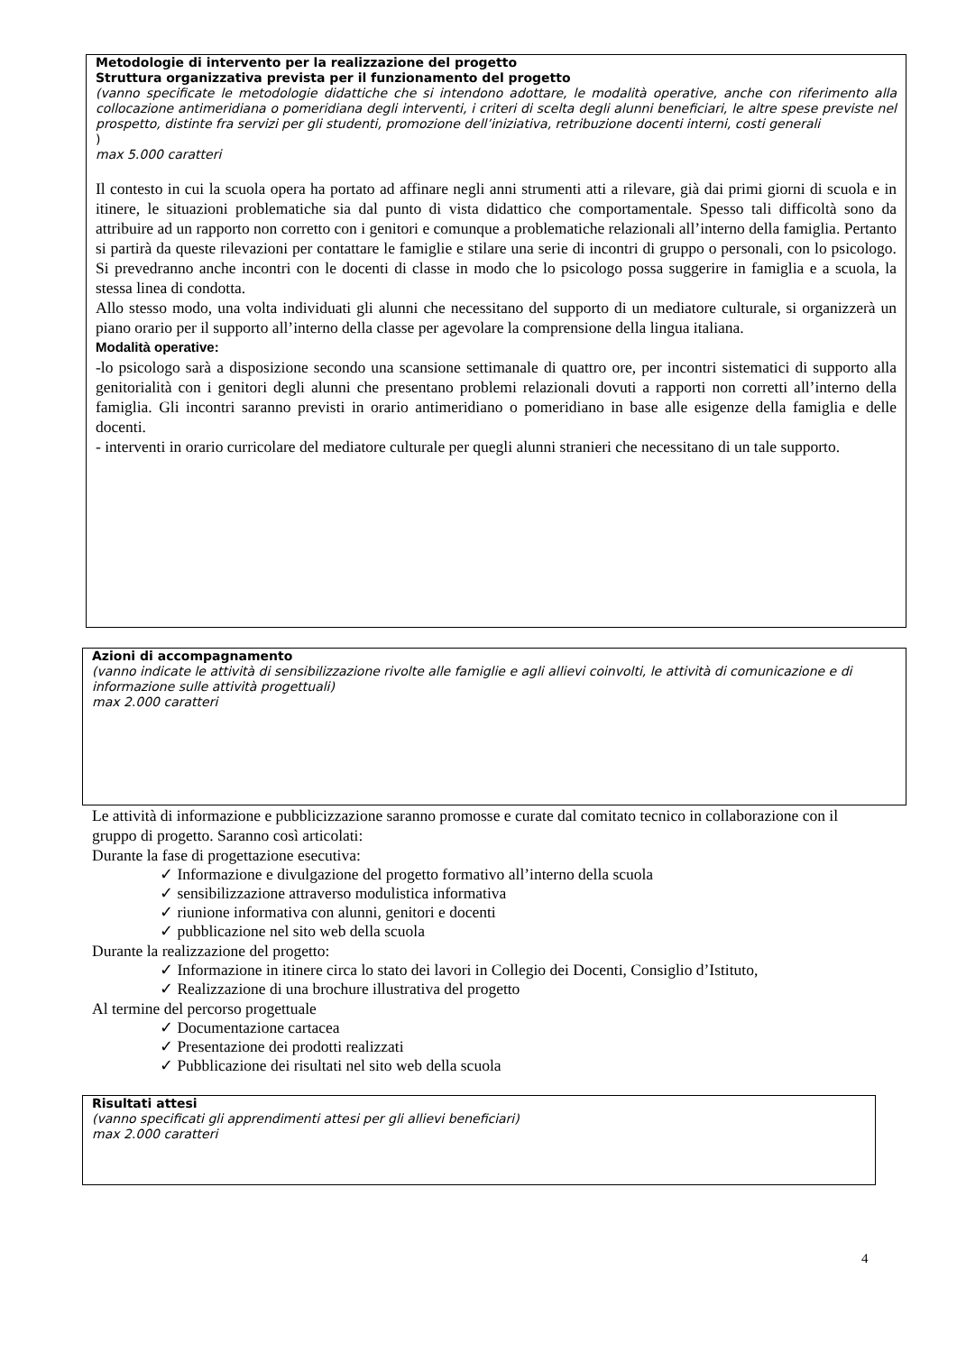Metodologie di intervento per la realizzazione del progetto
Struttura organizzativa prevista per il funzionamento del progetto
(vanno specificate le metodologie didattiche che si intendono adottare, le modalità operative, anche con riferimento alla collocazione antimeridiana o pomeridiana degli interventi, i criteri di scelta degli alunni beneficiari, le altre spese previste nel prospetto, distinte fra servizi per gli studenti, promozione dell’iniziativa, retribuzione docenti interni, costi generali)
max 5.000 caratteri
Il contesto in cui la scuola opera ha portato ad affinare negli anni strumenti atti a rilevare, già dai primi giorni di scuola e in itinere, le situazioni problematiche sia dal punto di vista didattico che comportamentale. Spesso tali difficoltà sono da attribuire ad un rapporto non corretto con i genitori e comunque a problematiche relazionali all’interno della famiglia. Pertanto si partirà da queste rilevazioni per contattare le famiglie e stilare una serie di incontri di gruppo o personali, con lo psicologo. Si prevedranno anche incontri con le docenti di classe in modo che lo psicologo possa suggerire in famiglia e a scuola, la stessa linea di condotta.
Allo stesso modo, una volta individuati gli alunni che necessitano del supporto di un mediatore culturale, si organizzerà un piano orario per il supporto all’interno della classe per agevolare la comprensione della lingua italiana.
Modalità operative:
-lo psicologo sarà a disposizione secondo una scansione settimanale di quattro ore, per incontri sistematici di supporto alla genitorialità con i genitori degli alunni che presentano problemi relazionali dovuti a rapporti non corretti all’interno della famiglia. Gli incontri saranno previsti in orario antimeridiano o pomeridiano in base alle esigenze della famiglia e delle docenti.
- interventi in orario curricolare del mediatore culturale per quegli alunni stranieri che necessitano di un tale supporto.
Azioni di accompagnamento
(vanno indicate le attività di sensibilizzazione rivolte alle famiglie e agli allievi coinvolti, le attività di comunicazione e di informazione sulle attività progettuali)
max 2.000 caratteri
Le attività di informazione e pubblicizzazione saranno promosse e curate dal comitato tecnico in collaborazione con il gruppo di progetto. Saranno così articolati:
Durante la fase di progettazione esecutiva:
✓ Informazione e divulgazione del progetto formativo all’interno della scuola
✓ sensibilizzazione attraverso modulistica informativa
✓ riunione informativa con alunni, genitori e docenti
✓ pubblicazione nel sito web della scuola
Durante la realizzazione del progetto:
✓ Informazione in itinere circa lo stato dei lavori in Collegio dei Docenti, Consiglio d’Istituto,
✓ Realizzazione di una brochure illustrativa del progetto
Al termine del percorso progettuale
✓ Documentazione cartacea
✓ Presentazione dei prodotti realizzati
✓ Pubblicazione dei risultati nel sito web della scuola
Risultati attesi
(vanno specificati gli apprendimenti attesi per gli allievi beneficiari)
max 2.000 caratteri
4